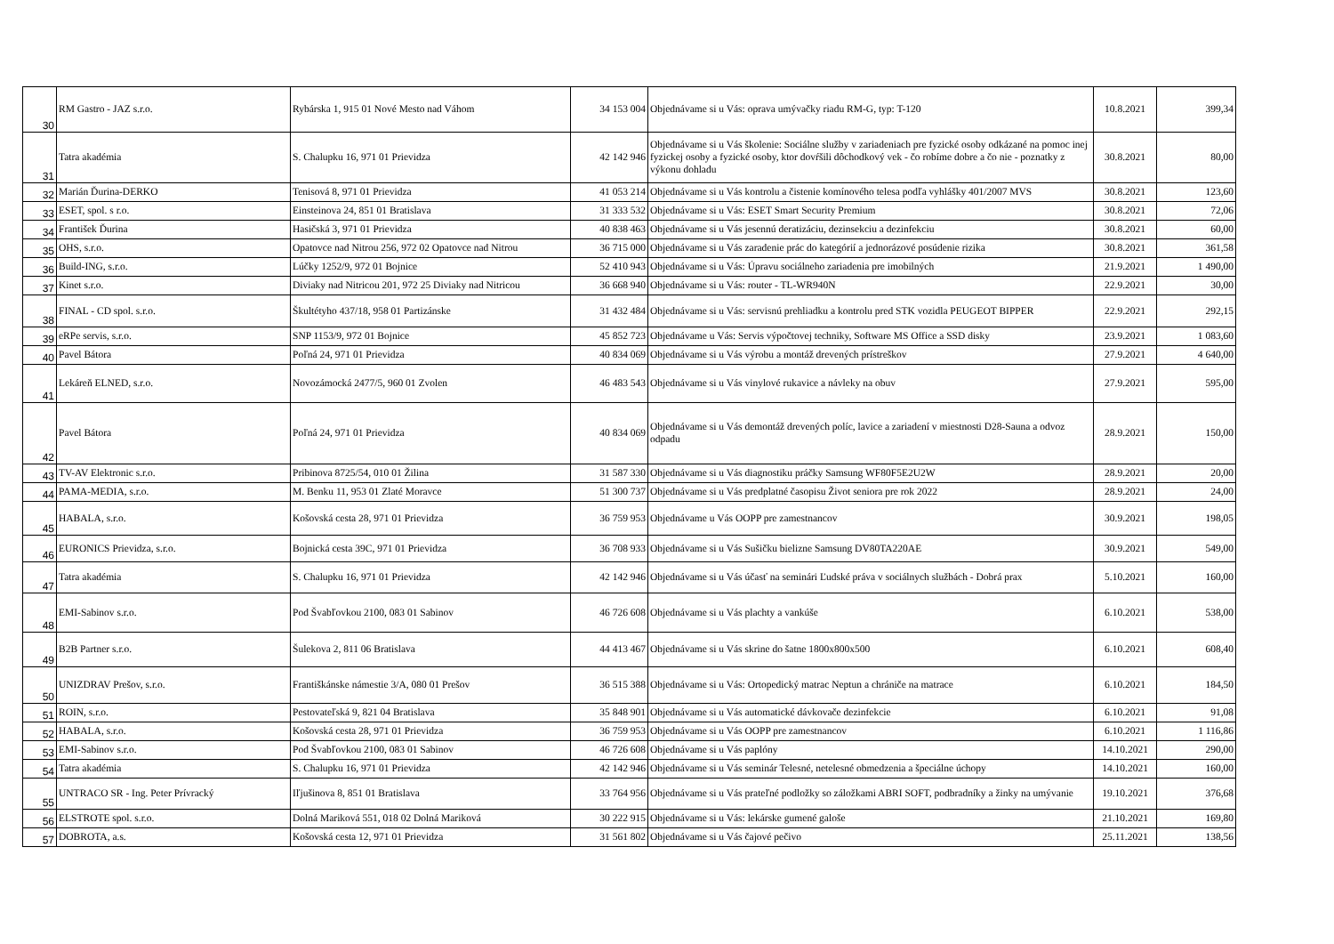| 30 | RM Gastro - JAZ s.r.o. | Rybárska 1, 915 01 Nové Mesto nad Váhom | 34 153 004 | Objednávame si u Vás: oprava umývačky riadu RM-G, typ: T-120 | 10.8.2021 | 399,34 |
| 31 | Tatra akadémia | S. Chalupku 16, 971 01 Prievidza | 42 142 946 | Objednávame si u Vás školenie: Sociálne služby v zariadeniach pre fyzické osoby odkázané na pomoc inej fyzickej osoby a fyzické osoby, ktor dovŕšili dôchodkový vek - čo robíme dobre a čo nie - poznatky z výkonu dohladu | 30.8.2021 | 80,00 |
| 32 | Marián Ďurina-DERKO | Tenisová 8, 971 01 Prievidza | 41 053 214 | Objednávame si u Vás kontrolu a čistenie komínového telesa podľa vyhlášky 401/2007 MVS | 30.8.2021 | 123,60 |
| 33 | ESET, spol. s r.o. | Einsteinova 24, 851 01 Bratislava | 31 333 532 | Objednávame si u Vás: ESET Smart Security Premium | 30.8.2021 | 72,06 |
| 34 | František Ďurina | Hasičská 3, 971 01 Prievidza | 40 838 463 | Objednávame si u Vás jesennú deratizáciu, dezinsekciu a dezinfekciu | 30.8.2021 | 60,00 |
| 35 | OHS, s.r.o. | Opatovce nad Nitrou 256, 972 02 Opatovce nad Nitrou | 36 715 000 | Objednávame si u Vás zaradenie prác do kategórií a jednorázové posúdenie rizika | 30.8.2021 | 361,58 |
| 36 | Build-ING, s.r.o. | Lúčky 1252/9, 972 01 Bojnice | 52 410 943 | Objednávame si u Vás: Úpravu sociálneho zariadenia pre imobilných | 21.9.2021 | 1 490,00 |
| 37 | Kinet s.r.o. | Diviaky nad Nitricou 201, 972 25 Diviaky nad Nitricou | 36 668 940 | Objednávame si u Vás: router - TL-WR940N | 22.9.2021 | 30,00 |
| 38 | FINAL - CD spol. s.r.o. | Škultétyho 437/18, 958 01 Partizánske | 31 432 484 | Objednávame si u Vás: servisnú prehliadku a kontrolu pred STK vozidla PEUGEOT BIPPER | 22.9.2021 | 292,15 |
| 39 | eRPe servis, s.r.o. | SNP 1153/9, 972 01 Bojnice | 45 852 723 | Objednávame u Vás: Servis výpočtovej techniky, Software MS Office a SSD disky | 23.9.2021 | 1 083,60 |
| 40 | Pavel Bátora | Poľná 24, 971 01 Prievidza | 40 834 069 | Objednávame si u Vás výrobu a montáž drevených prístreškov | 27.9.2021 | 4 640,00 |
| 41 | Lekáreň ELNED, s.r.o. | Novozámocká 2477/5, 960 01 Zvolen | 46 483 543 | Objednávame si u Vás vinylové rukavice a návleky na obuv | 27.9.2021 | 595,00 |
| 42 | Pavel Bátora | Poľná 24, 971 01 Prievidza | 40 834 069 | Objednávame si u Vás demontáž drevených políc, lavice a zariadení v miestnosti D28-Sauna a odvoz odpadu | 28.9.2021 | 150,00 |
| 43 | TV-AV Elektronic s.r.o. | Pribinova 8725/54, 010 01 Žilina | 31 587 330 | Objednávame si u Vás diagnostiku práčky Samsung WF80F5E2U2W | 28.9.2021 | 20,00 |
| 44 | PAMA-MEDIA, s.r.o. | M. Benku 11, 953 01 Zlaté Moravce | 51 300 737 | Objednávame si u Vás predplatné časopisu Život seniora pre rok 2022 | 28.9.2021 | 24,00 |
| 45 | HABALA, s.r.o. | Košovská cesta 28, 971 01 Prievidza | 36 759 953 | Objednávame u Vás OOPP pre zamestnancov | 30.9.2021 | 198,05 |
| 46 | EURONICS Prievidza, s.r.o. | Bojnická cesta 39C, 971 01 Prievidza | 36 708 933 | Objednávame si u Vás Sušičku bielizne Samsung DV80TA220AE | 30.9.2021 | 549,00 |
| 47 | Tatra akadémia | S. Chalupku 16, 971 01 Prievidza | 42 142 946 | Objednávame si u Vás účasť na seminári Ľudské práva v sociálnych službách - Dobrá prax | 5.10.2021 | 160,00 |
| 48 | EMI-Sabinov s.r.o. | Pod Švabľovkou 2100, 083 01 Sabinov | 46 726 608 | Objednávame si u Vás plachty a vankúše | 6.10.2021 | 538,00 |
| 49 | B2B Partner s.r.o. | Šulekova 2, 811 06 Bratislava | 44 413 467 | Objednávame si u Vás skrine do šatne 1800x800x500 | 6.10.2021 | 608,40 |
| 50 | UNIZDRAV Prešov, s.r.o. | Františkánske námestie 3/A, 080 01 Prešov | 36 515 388 | Objednávame si u Vás: Ortopedický matrac Neptun a chrániče na matrace | 6.10.2021 | 184,50 |
| 51 | ROIN, s.r.o. | Pestovateľská 9, 821 04 Bratislava | 35 848 901 | Objednávame si u Vás automatické dávkovače dezinfekcie | 6.10.2021 | 91,08 |
| 52 | HABALA, s.r.o. | Košovská cesta 28, 971 01 Prievidza | 36 759 953 | Objednávame si u Vás OOPP pre zamestnancov | 6.10.2021 | 1 116,86 |
| 53 | EMI-Sabinov s.r.o. | Pod Švabľovkou 2100, 083 01 Sabinov | 46 726 608 | Objednávame si u Vás paplóny | 14.10.2021 | 290,00 |
| 54 | Tatra akadémia | S. Chalupku 16, 971 01 Prievidza | 42 142 946 | Objednávame si u Vás seminár Telesné, netelesné obmedzenia a špeciálne úchopy | 14.10.2021 | 160,00 |
| 55 | UNTRACO SR - Ing. Peter Prívracký | Iľjušinova 8, 851 01 Bratislava | 33 764 956 | Objednávame si u Vás prateľné podložky so záložkami ABRI SOFT, podbradníky a žinky na umývanie | 19.10.2021 | 376,68 |
| 56 | ELSTROTE spol. s.r.o. | Dolná Mariková 551, 018 02 Dolná Mariková | 30 222 915 | Objednávame si u Vás: lekárske gumené galoše | 21.10.2021 | 169,80 |
| 57 | DOBROTA, a.s. | Košovská cesta 12, 971 01 Prievidza | 31 561 802 | Objednávame si u Vás čajové pečivo | 25.11.2021 | 138,56 |